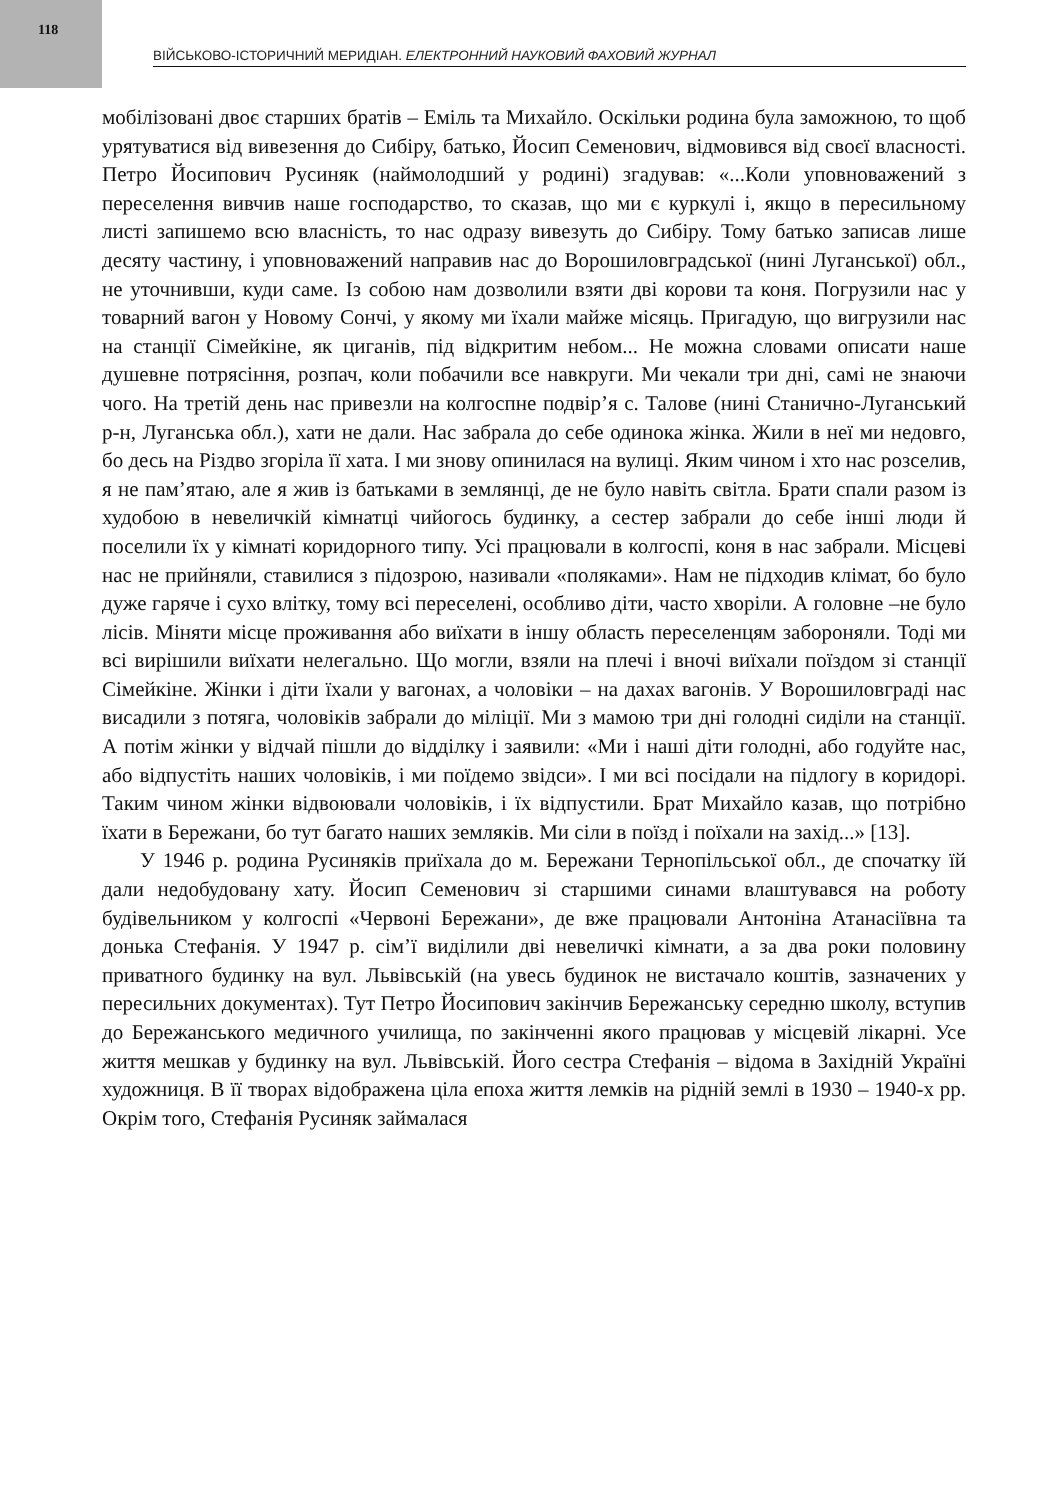118
ВІЙСЬКОВО-ІСТОРИЧНИЙ МЕРИДІАН. ЕЛЕКТРОННИЙ НАУКОВИЙ ФАХОВИЙ ЖУРНАЛ
мобілізовані двоє старших братів – Еміль та Михайло. Оскільки родина була заможною, то щоб урятуватися від вивезення до Сибіру, батько, Йосип Семенович, відмовився від своєї власності. Петро Йосипович Русиняк (наймолодший у родині) згадував: «...Коли уповноважений з переселення вивчив наше господарство, то сказав, що ми є куркулі і, якщо в пересильному листі запишемо всю власність, то нас одразу вивезуть до Сибіру. Тому батько записав лише десяту частину, і уповноважений направив нас до Ворошиловградської (нині Луганської) обл., не уточнивши, куди саме. Із собою нам дозволили взяти дві корови та коня. Погрузили нас у товарний вагон у Новому Сончі, у якому ми їхали майже місяць. Пригадую, що вигрузили нас на станції Сімейкіне, як циганів, під відкритим небом... Не можна словами описати наше душевне потрясіння, розпач, коли побачили все навкруги. Ми чекали три дні, самі не знаючи чого. На третій день нас привезли на колгоспне подвір’я с. Талове (нині Станично-Луганський р-н, Луганська обл.), хати не дали. Нас забрала до себе одинока жінка. Жили в неї ми недовго, бо десь на Різдво згоріла її хата. І ми знову опинилася на вулиці. Яким чином і хто нас розселив, я не пам’ятаю, але я жив із батьками в землянці, де не було навіть світла. Брати спали разом із худобою в невеличкій кімнатці чийогось будинку, а сестер забрали до себе інші люди й поселили їх у кімнаті коридорного типу. Усі працювали в колгоспі, коня в нас забрали. Місцеві нас не прийняли, ставилися з підозрою, називали «поляками». Нам не підходив клімат, бо було дуже гаряче і сухо влітку, тому всі переселені, особливо діти, часто хворіли. А головне –не було лісів. Міняти місце проживання або виїхати в іншу область переселенцям забороняли. Тоді ми всі вирішили виїхати нелегально. Що могли, взяли на плечі і вночі виїхали поїздом зі станції Сімейкіне. Жінки і діти їхали у вагонах, а чоловіки – на дахах вагонів. У Ворошиловграді нас висадили з потяга, чоловіків забрали до міліції. Ми з мамою три дні голодні сиділи на станції. А потім жінки у відчай пішли до відділку і заявили: «Ми і наші діти голодні, або годуйте нас, або відпустіть наших чоловіків, і ми поїдемо звідси». І ми всі посідали на підлогу в коридорі. Таким чином жінки відвоювали чоловіків, і їх відпустили. Брат Михайло казав, що потрібно їхати в Бережани, бо тут багато наших земляків. Ми сіли в поїзд і поїхали на захід...» [13].
У 1946 р. родина Русиняків приїхала до м. Бережани Тернопільської обл., де спочатку їй дали недобудовану хату. Йосип Семенович зі старшими синами влаштувався на роботу будівельником у колгоспі «Червоні Бережани», де вже працювали Антоніна Атанасіївна та донька Стефанія. У 1947 р. сім’ї виділили дві невеличкі кімнати, а за два роки половину приватного будинку на вул. Львівській (на увесь будинок не вистачало коштів, зазначених у пересильних документах). Тут Петро Йосипович закінчив Бережанську середню школу, вступив до Бережанського медичного училища, по закінченні якого працював у місцевій лікарні. Усе життя мешкав у будинку на вул. Львівській. Його сестра Стефанія – відома в Західній Україні художниця. В її творах відображена ціла епоха життя лемків на рідній землі в 1930 – 1940-х рр. Окрім того, Стефанія Русиняк займалася